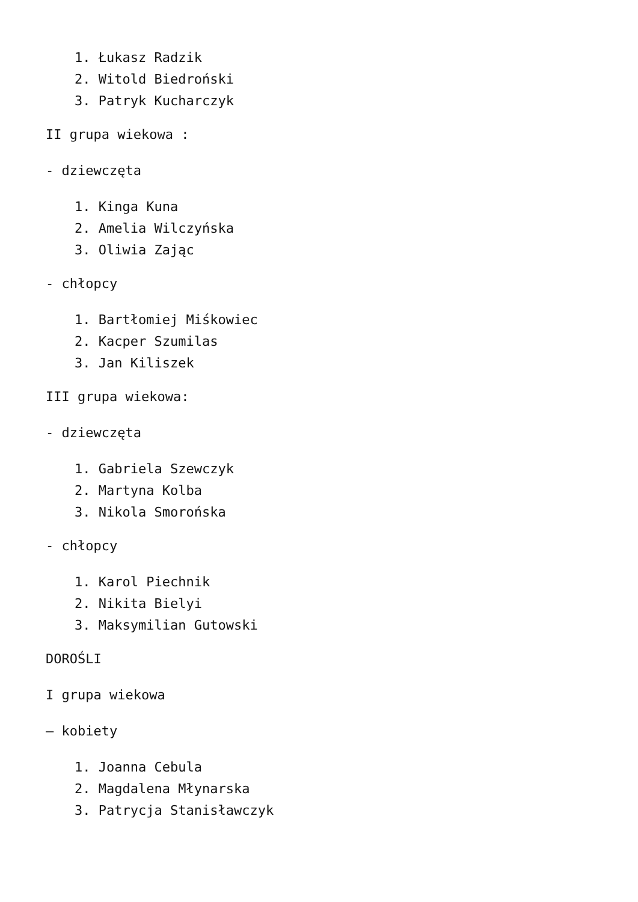1. Łukasz Radzik
2. Witold Biedroński
3. Patryk Kucharczyk
II grupa wiekowa :
- dziewczęta
1. Kinga Kuna
2. Amelia Wilczyńska
3. Oliwia Zając
- chłopcy
1. Bartłomiej Miśkowiec
2. Kacper Szumilas
3. Jan Kiliszek
III grupa wiekowa:
- dziewczęta
1. Gabriela Szewczyk
2. Martyna Kolba
3. Nikola Smorońska
- chłopcy
1. Karol Piechnik
2. Nikita Bielyi
3. Maksymilian Gutowski
DOROŚLI
I grupa wiekowa
– kobiety
1. Joanna Cebula
2. Magdalena Młynarska
3. Patrycja Stanisławczyk